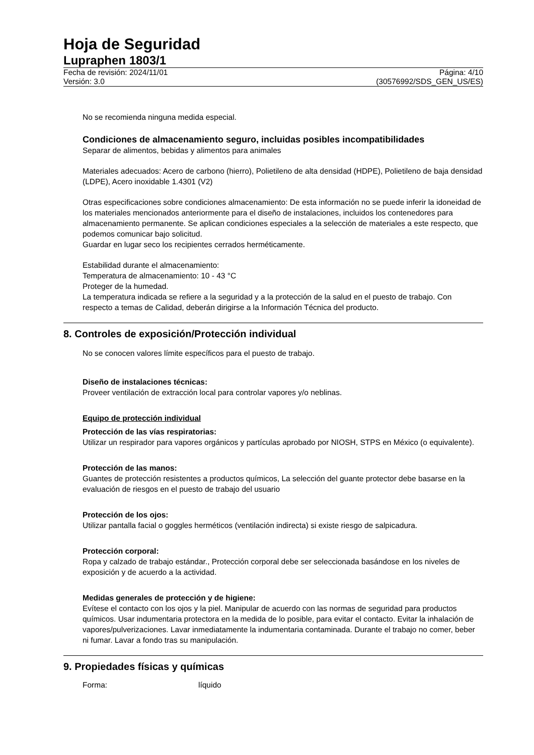Hoja de Seguridad
Lupraphen 1803/1
Fecha de revisión: 2024/11/01
Versión: 3.0
Página: 4/10
(30576992/SDS_GEN_US/ES)
No se recomienda ninguna medida especial.
Condiciones de almacenamiento seguro, incluidas posibles incompatibilidades
Separar de alimentos, bebidas y alimentos para animales
Materiales adecuados: Acero de carbono (hierro), Polietileno de alta densidad (HDPE), Polietileno de baja densidad (LDPE), Acero inoxidable 1.4301 (V2)
Otras especificaciones sobre condiciones almacenamiento: De esta información no se puede inferir la idoneidad de los materiales mencionados anteriormente para el diseño de instalaciones, incluidos los contenedores para almacenamiento permanente. Se aplican condiciones especiales a la selección de materiales a este respecto, que podemos comunicar bajo solicitud.
Guardar en lugar seco los recipientes cerrados herméticamente.
Estabilidad durante el almacenamiento:
Temperatura de almacenamiento: 10 - 43 °C
Proteger de la humedad.
La temperatura indicada se refiere a la seguridad y a la protección de la salud en el puesto de trabajo. Con respecto a temas de Calidad, deberán dirigirse a la Información Técnica del producto.
8. Controles de exposición/Protección individual
No se conocen valores límite específicos para el puesto de trabajo.
Diseño de instalaciones técnicas:
Proveer ventilación de extracción local para controlar vapores y/o neblinas.
Equipo de protección individual
Protección de las vías respiratorias:
Utilizar un respirador para vapores orgánicos y partículas aprobado por NIOSH, STPS en México (o equivalente).
Protección de las manos:
Guantes de protección resistentes a productos químicos, La selección del guante protector debe basarse en la evaluación de riesgos en el puesto de trabajo del usuario
Protección de los ojos:
Utilizar pantalla facial o goggles herméticos (ventilación indirecta) si existe riesgo de salpicadura.
Protección corporal:
Ropa y calzado de trabajo estándar., Protección corporal debe ser seleccionada basándose en los niveles de exposición y de acuerdo a la actividad.
Medidas generales de protección y de higiene:
Evítese el contacto con los ojos y la piel. Manipular de acuerdo con las normas de seguridad para productos químicos. Usar indumentaria protectora en la medida de lo posible, para evitar el contacto. Evitar la inhalación de vapores/pulverizaciones. Lavar inmediatamente la indumentaria contaminada. Durante el trabajo no comer, beber ni fumar. Lavar a fondo tras su manipulación.
9. Propiedades físicas y químicas
Forma: líquido